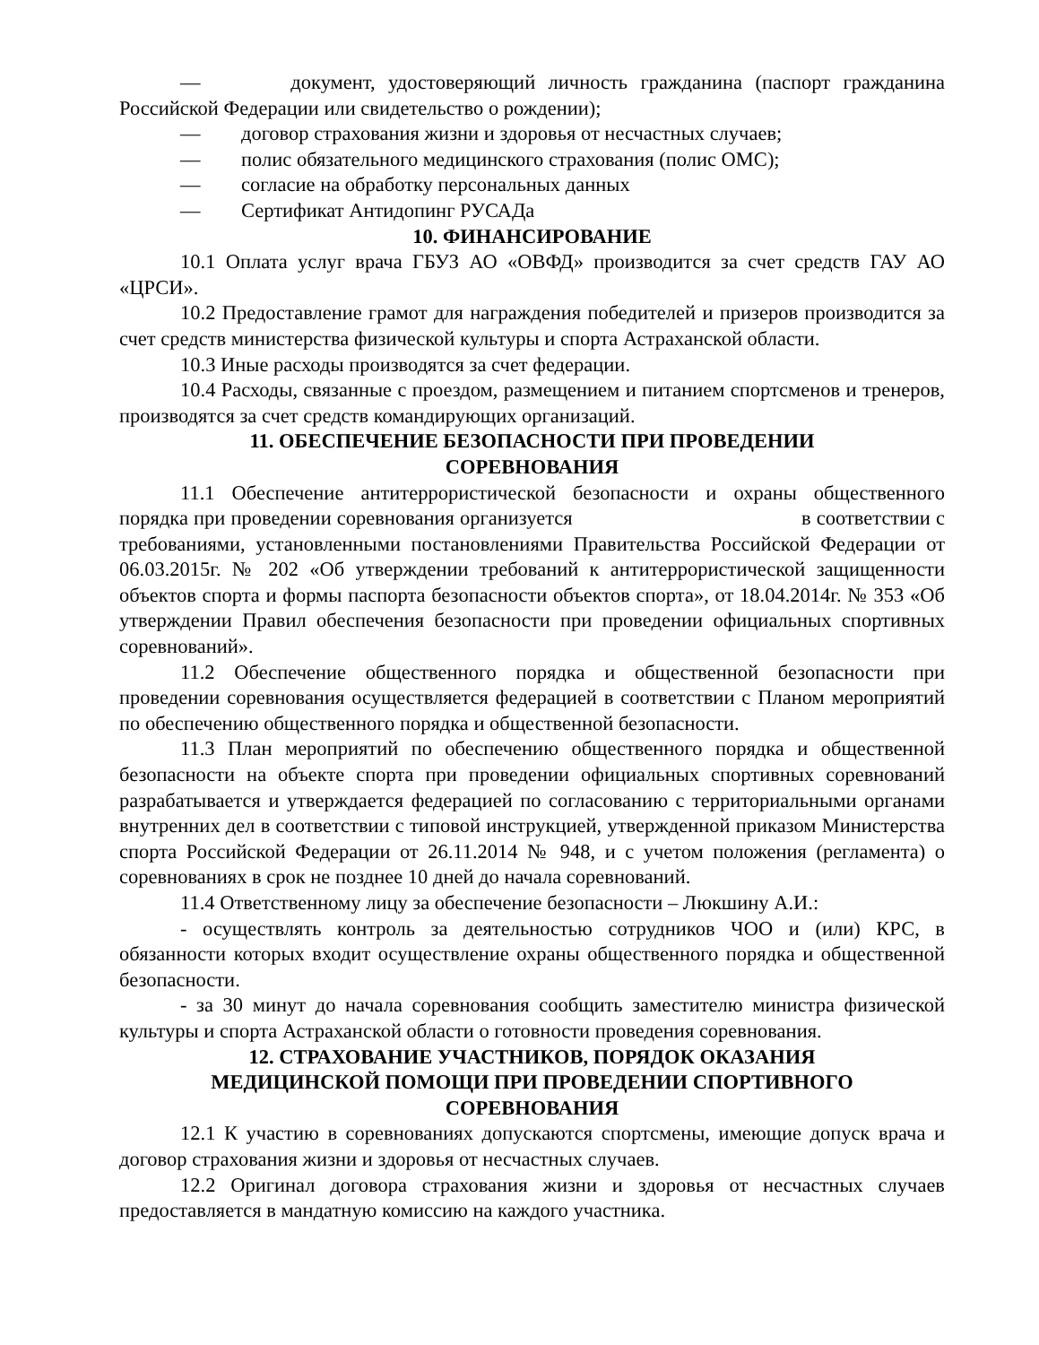— документ, удостоверяющий личность гражданина (паспорт гражданина Российской Федерации или свидетельство о рождении);
— договор страхования жизни и здоровья от несчастных случаев;
— полис обязательного медицинского страхования (полис ОМС);
— согласие на обработку персональных данных
— Сертификат Антидопинг РУСАДа
10. ФИНАНСИРОВАНИЕ
10.1 Оплата услуг врача ГБУЗ АО «ОВФД» производится за счет средств ГАУ АО «ЦРСИ».
10.2 Предоставление грамот для награждения победителей и призеров производится за счет средств министерства физической культуры и спорта Астраханской области.
10.3 Иные расходы производятся за счет федерации.
10.4 Расходы, связанные с проездом, размещением и питанием спортсменов и тренеров, производятся за счет средств командирующих организаций.
11. ОБЕСПЕЧЕНИЕ БЕЗОПАСНОСТИ ПРИ ПРОВЕДЕНИИ
СОРЕВНОВАНИЯ
11.1 Обеспечение антитеррористической безопасности и охраны общественного порядка при проведении соревнования организуется в соответствии с требованиями, установленными постановлениями Правительства Российской Федерации от 06.03.2015г. № 202 «Об утверждении требований к антитеррористической защищенности объектов спорта и формы паспорта безопасности объектов спорта», от 18.04.2014г. № 353 «Об утверждении Правил обеспечения безопасности при проведении официальных спортивных соревнований».
11.2 Обеспечение общественного порядка и общественной безопасности при проведении соревнования осуществляется федерацией в соответствии с Планом мероприятий по обеспечению общественного порядка и общественной безопасности.
11.3 План мероприятий по обеспечению общественного порядка и общественной безопасности на объекте спорта при проведении официальных спортивных соревнований разрабатывается и утверждается федерацией по согласованию с территориальными органами внутренних дел в соответствии с типовой инструкцией, утвержденной приказом Министерства спорта Российской Федерации от 26.11.2014 № 948, и с учетом положения (регламента) о соревнованиях в срок не позднее 10 дней до начала соревнований.
11.4 Ответственному лицу за обеспечение безопасности – Люкшину А.И.:
- осуществлять контроль за деятельностью сотрудников ЧОО и (или) КРС, в обязанности которых входит осуществление охраны общественного порядка и общественной безопасности.
- за 30 минут до начала соревнования сообщить заместителю министра физической культуры и спорта Астраханской области о готовности проведения соревнования.
12. СТРАХОВАНИЕ УЧАСТНИКОВ, ПОРЯДОК ОКАЗАНИЯ
МЕДИЦИНСКОЙ ПОМОЩИ ПРИ ПРОВЕДЕНИИ СПОРТИВНОГО
СОРЕВНОВАНИЯ
12.1 К участию в соревнованиях допускаются спортсмены, имеющие допуск врача и договор страхования жизни и здоровья от несчастных случаев.
12.2 Оригинал договора страхования жизни и здоровья от несчастных случаев предоставляется в мандатную комиссию на каждого участника.